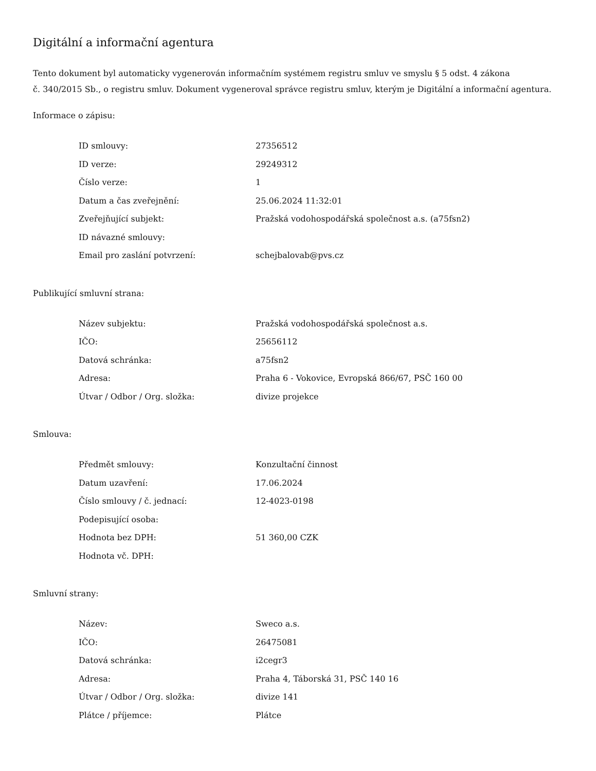Digitální a informační agentura
Tento dokument byl automaticky vygenerován informačním systémem registru smluv ve smyslu § 5 odst. 4 zákona
č. 340/2015 Sb., o registru smluv. Dokument vygeneroval správce registru smluv, kterým je Digitální a informační agentura.
Informace o zápisu:
| ID smlouvy: | 27356512 |
| ID verze: | 29249312 |
| Číslo verze: | 1 |
| Datum a čas zveřejnění: | 25.06.2024 11:32:01 |
| Zveřejňující subjekt: | Pražská vodohospodářská společnost a.s. (a75fsn2) |
| ID návazné smlouvy: | |
| Email pro zaslání potvrzení: | schejbalovab@pvs.cz |
Publikující smluvní strana:
| Název subjektu: | Pražská vodohospodářská společnost a.s. |
| IČO: | 25656112 |
| Datová schránka: | a75fsn2 |
| Adresa: | Praha 6 - Vokovice, Evropská 866/67, PSČ 160 00 |
| Útvar / Odbor / Org. složka: | divize projekce |
Smlouva:
| Předmět smlouvy: | Konzultační činnost |
| Datum uzavření: | 17.06.2024 |
| Číslo smlouvy / č. jednací: | 12-4023-0198 |
| Podepisující osoba: | |
| Hodnota bez DPH: | 51 360,00 CZK |
| Hodnota vč. DPH: | |
Smluvní strany:
| Název: | Sweco a.s. |
| IČO: | 26475081 |
| Datová schránka: | i2cegr3 |
| Adresa: | Praha 4, Táborská 31, PSČ 140 16 |
| Útvar / Odbor / Org. složka: | divize 141 |
| Plátce / příjemce: | Plátce |